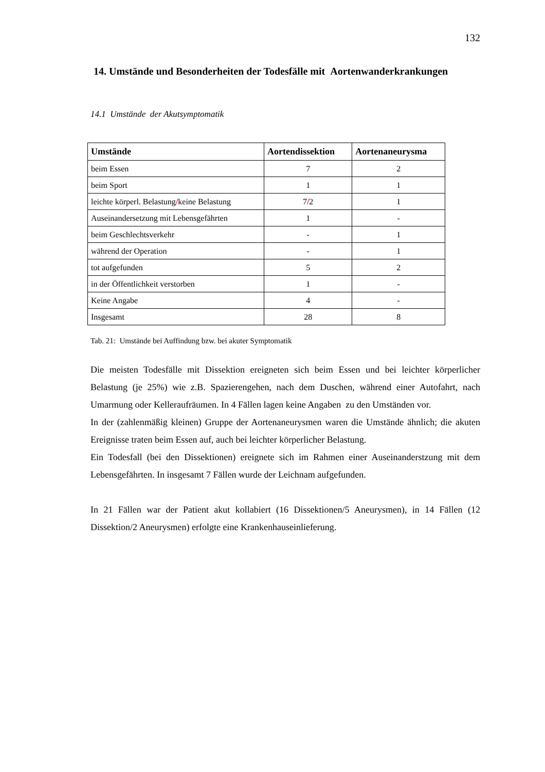132
14. Umstände und Besonderheiten der Todesfälle mit Aortenwanderkrankungen
14.1 Umstände der Akutsymptomatik
| Umstände | Aortendissektion | Aortenaneurysma |
| --- | --- | --- |
| beim Essen | 7 | 2 |
| beim Sport | 1 | 1 |
| leichte körperl. Belastung / keine Belastung | 7 / 2 | 1 |
| Auseinandersetzung mit Lebensgefährten | 1 | - |
| beim Geschlechtsverkehr | - | 1 |
| während der Operation | - | 1 |
| tot aufgefunden | 5 | 2 |
| in der Öffentlichkeit verstorben | 1 | - |
| Keine Angabe | 4 | - |
| Insgesamt | 28 | 8 |
Tab. 21: Umstände bei Auffindung bzw. bei akuter Symptomatik
Die meisten Todesfälle mit Dissektion ereigneten sich beim Essen und bei leichter körperlicher Belastung (je 25%) wie z.B. Spazierengehen, nach dem Duschen, während einer Autofahrt, nach Umarmung oder Kelleraufräumen. In 4 Fällen lagen keine Angaben zu den Umständen vor.
In der (zahlenmäßig kleinen) Gruppe der Aortenaneurysmen waren die Umstände ähnlich; die akuten Ereignisse traten beim Essen auf, auch bei leichter körperlicher Belastung.
Ein Todesfall (bei den Dissektionen) ereignete sich im Rahmen einer Auseinanderstzung mit dem Lebensgefährten. In insgesamt 7 Fällen wurde der Leichnam aufgefunden.
In 21 Fällen war der Patient akut kollabiert (16 Dissektionen/5 Aneurysmen), in 14 Fällen (12 Dissektion/2 Aneurysmen) erfolgte eine Krankenhauseinlieferung.